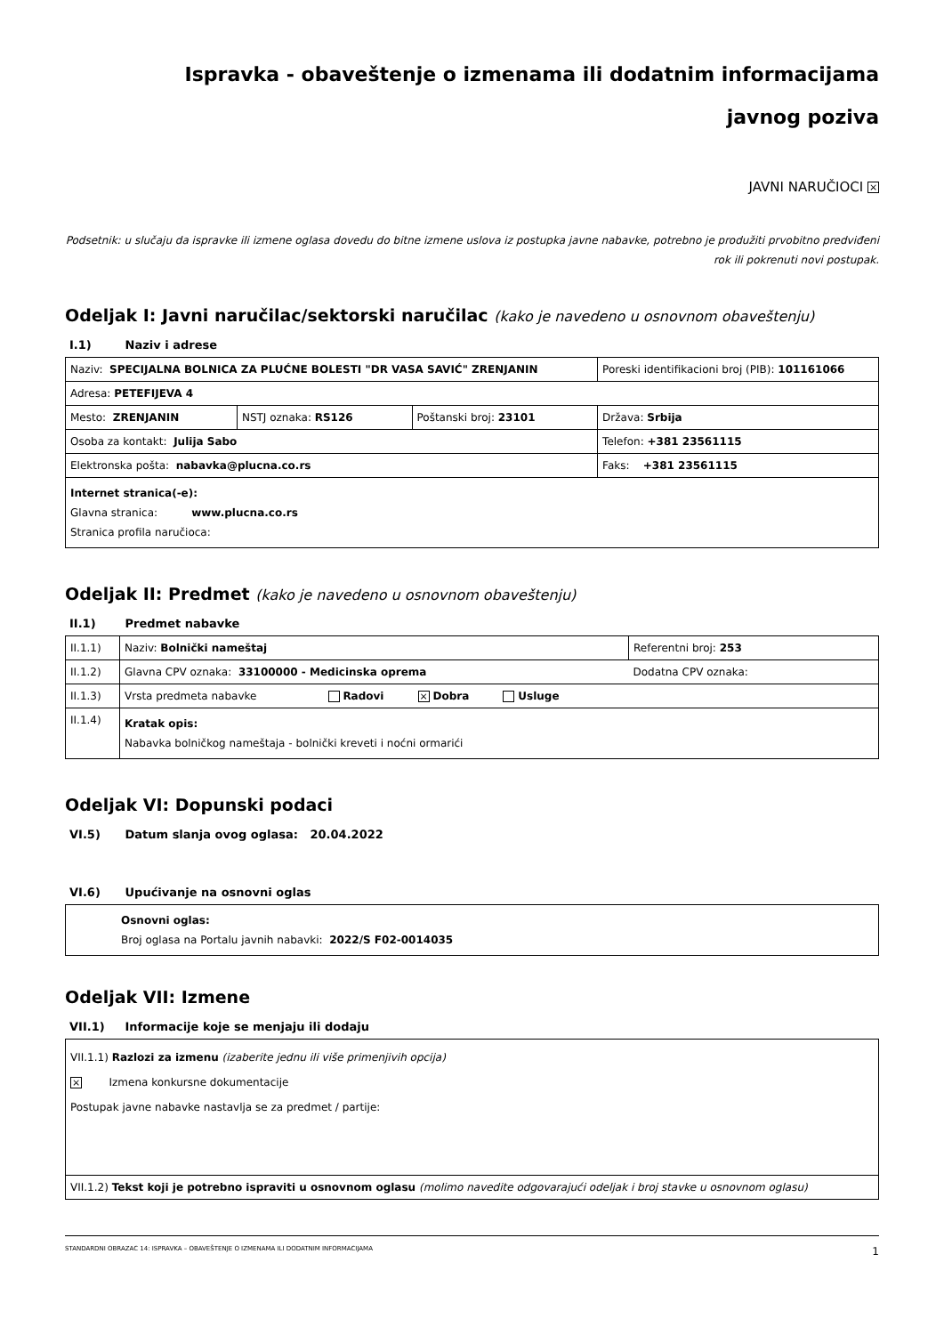Ispravka - obaveštenje o izmenama ili dodatnim informacijama
javnog poziva
JAVNI NARUČIOCI ×
Podsetnik: u slučaju da ispravke ili izmene oglasa dovedu do bitne izmene uslova iz postupka javne nabavke, potrebno je produžiti prvobitno predviđeni rok ili pokrenuti novi postupak.
Odeljak I: Javni naručilac/sektorski naručilac (kako je navedeno u osnovnom obaveštenju)
I.1) Naziv i adrese
| Naziv: SPECIJALNA BOLNICA ZA PLUĆNE BOLESTI "DR VASA SAVIĆ" ZRENJANIN | | | Poreski identifikacioni broj (PIB): 101161066 |
| Adresa: PETEFIJEVA 4 | | | |
| Mesto: ZRENJANIN | NSTJ oznaka: RS126 | Poštanski broj: 23101 | Država: Srbija |
| Osoba za kontakt: Julija Sabo | | | Telefon: +381 23561115 |
| Elektronska pošta: nabavka@plucna.co.rs | | | Faks: +381 23561115 |
| Internet stranica(-e): Glavna stranica: www.plucna.co.rs Stranica profila naručioca: | | | |
Odeljak II: Predmet (kako je navedeno u osnovnom obaveštenju)
II.1) Predmet nabavke
| II.1.1) | Naziv: Bolnički nameštaj | Referentni broj: 253 |
| II.1.2) | Glavna CPV oznaka: 33100000 - Medicinska oprema | Dodatna CPV oznaka: |
| II.1.3) | Vrsta predmeta nabavke Radovi × Dobra Usluge | |
| II.1.4) | Kratak opis: Nabavka bolničkog nameštaja - bolnički kreveti i noćni ormarići | |
Odeljak VI: Dopunski podaci
VI.5) Datum slanja ovog oglasa: 20.04.2022
VI.6) Upućivanje na osnovni oglas
| Osnovni oglas: Broj oglasa na Portalu javnih nabavki: 2022/S F02-0014035 |
Odeljak VII: Izmene
VII.1) Informacije koje se menjaju ili dodaju
| VII.1.1) Razlozi za izmenu (izaberite jednu ili više primenjivih opcija) × Izmena konkursne dokumentacije Postupak javne nabavke nastavlja se za predmet / partije: |
| VII.1.2) Tekst koji je potrebno ispraviti u osnovnom oglasu (molimo navedite odgovarajući odeljak i broj stavke u osnovnom oglasu) |
STANDARDNI OBRAZAC 14: ISPRAVKA – OBAVEŠTENJE O IZMENAMA ILI DODATNIM INFORMACIJAMA 1